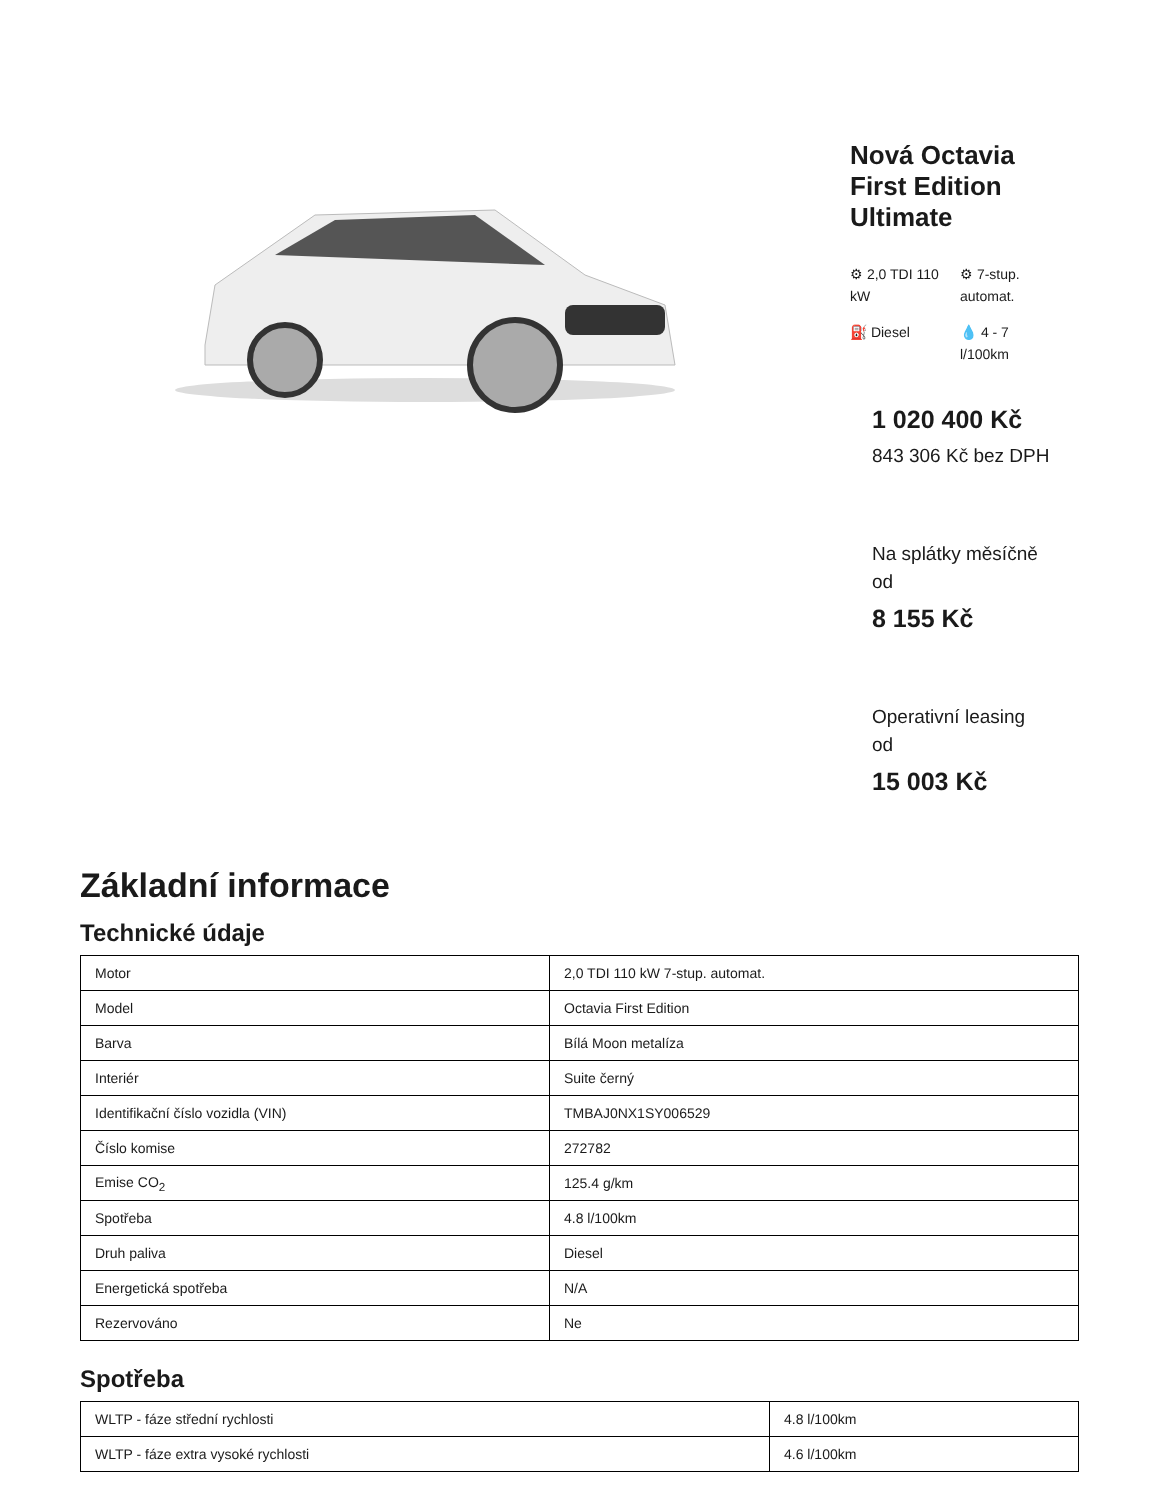Nová Octavia First Edition Ultimate
⚙ 2,0 TDI 110 kW
⚙ 7-stup. automat.
⛽ Diesel
💧 4 - 7 l/100km
1 020 400 Kč
843 306 Kč bez DPH
Na splátky měsíčně od
8 155 Kč
Operativní leasing od
15 003 Kč
Základní informace
Technické údaje
| Motor | 2,0 TDI 110 kW 7-stup. automat. |
| Model | Octavia First Edition |
| Barva | Bílá Moon metalíza |
| Interiér | Suite černý |
| Identifikační číslo vozidla (VIN) | TMBAJ0NX1SY006529 |
| Číslo komise | 272782 |
| Emise CO<sub>2</sub> | 125.4 g/km |
| Spotřeba | 4.8 l/100km |
| Druh paliva | Diesel |
| Energetická spotřeba | N/A |
| Rezervováno | Ne |
Spotřeba
| WLTP - fáze střední rychlosti | 4.8 l/100km |
| WLTP - fáze extra vysoké rychlosti | 4.6 l/100km |